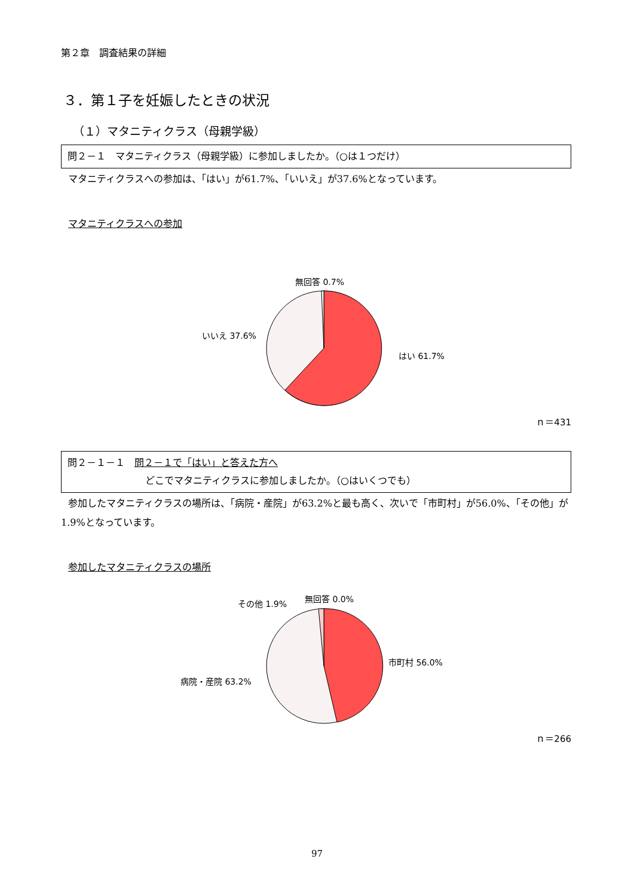第２章　調査結果の詳細
３．第１子を妊娠したときの状況
（１）マタニティクラス（母親学級）
問２－１　マタニティクラス（母親学級）に参加しましたか。（○は１つだけ）
マタニティクラスへの参加は、「はい」が61.7%、「いいえ」が37.6%となっています。
マタニティクラスへの参加
無回答 0.7%
いいえ 37.6%
はい 61.7%
ｎ＝431
問２－１－１　問２－１で「はい」と答えた方へ
どこでマタニティクラスに参加しましたか。（○はいくつでも）
参加したマタニティクラスの場所は、「病院・産院」が63.2%と最も高く、次いで「市町村」が56.0%、「その他」が1.9%となっています。
参加したマタニティクラスの場所
その他 1.9% 無回答 0.0%
市町村 56.0%
病院・産院 63.2%
ｎ＝266
97